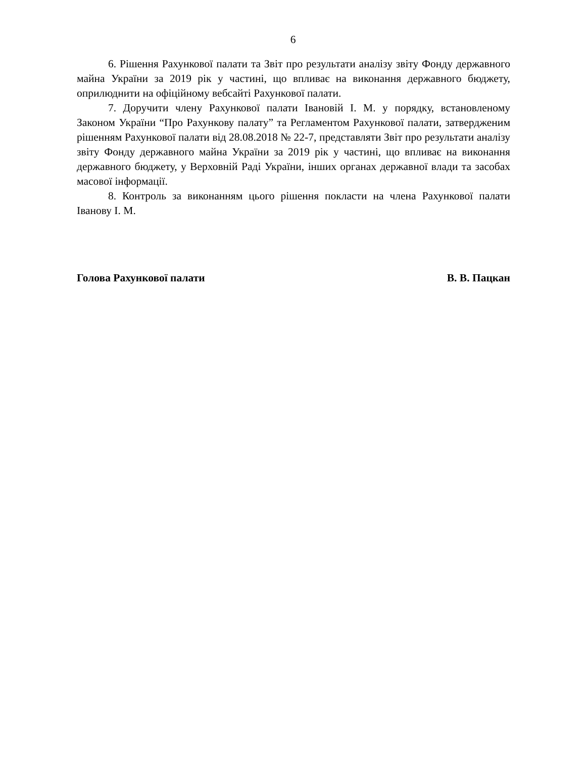6
6. Рішення Рахункової палати та Звіт про результати аналізу звіту Фонду державного майна України за 2019 рік у частині, що впливає на виконання державного бюджету, оприлюднити на офіційному вебсайті Рахункової палати.
7. Доручити члену Рахункової палати Івановій І. М. у порядку, встановленому Законом України “Про Рахункову палату” та Регламентом Рахункової палати, затвердженим рішенням Рахункової палати від 28.08.2018 № 22-7, представляти Звіт про результати аналізу звіту Фонду державного майна України за 2019 рік у частині, що впливає на виконання державного бюджету, у Верховній Раді України, інших органах державної влади та засобах масової інформації.
8. Контроль за виконанням цього рішення покласти на члена Рахункової палати Іванову І. М.
Голова Рахункової палати В. В. Пацкан